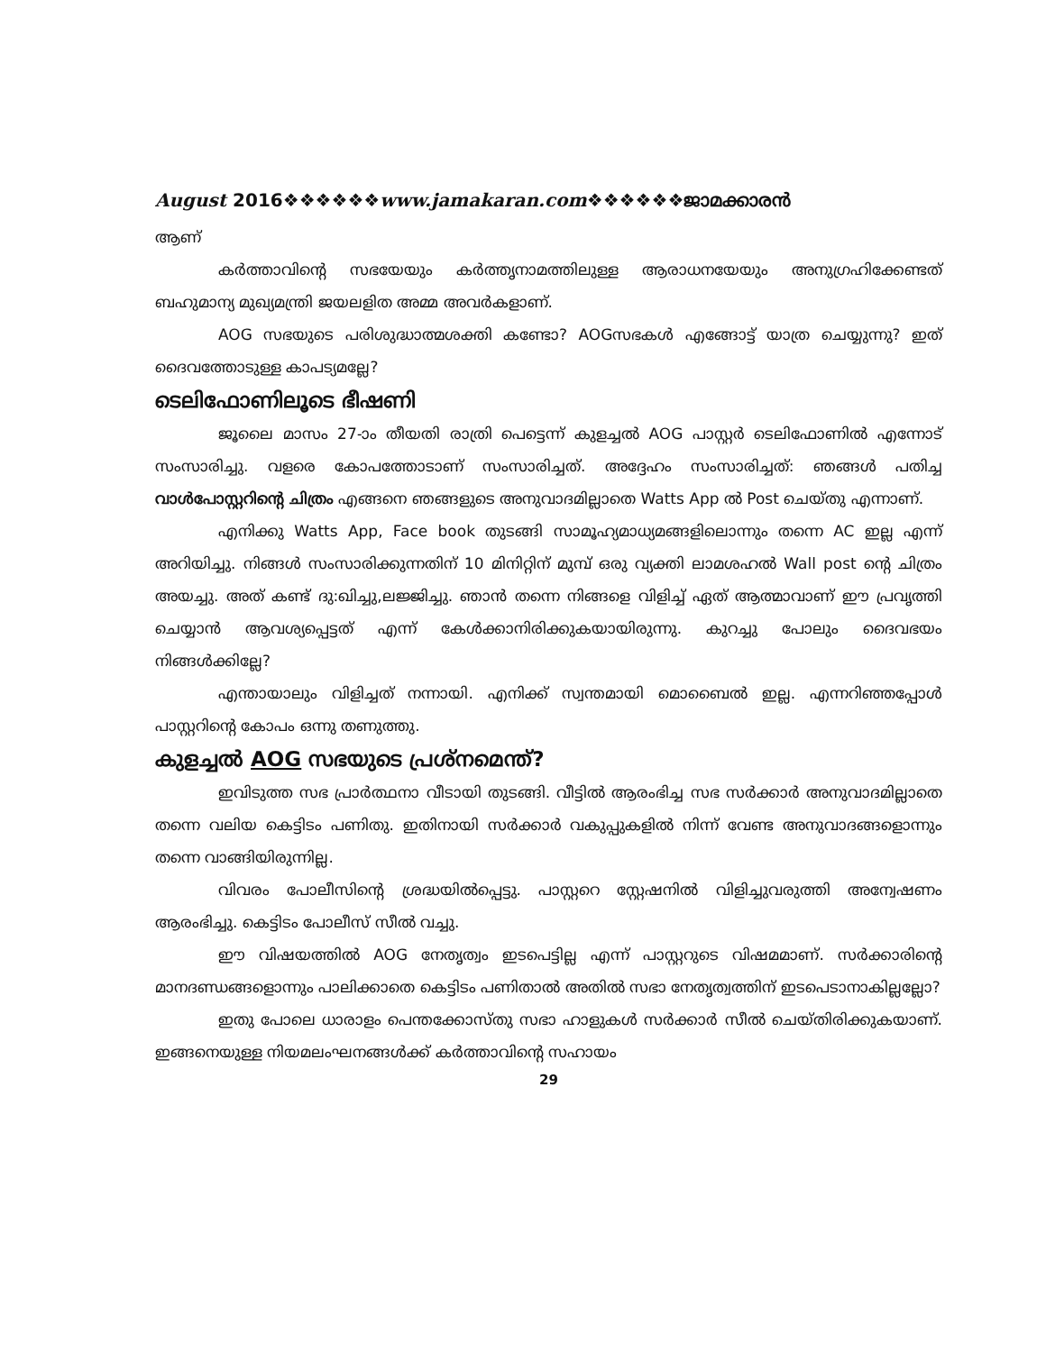August 2016❖❖❖❖❖❖www.jamakaran.com❖❖❖❖❖❖ജാമക്കാരൻ
ആണ്
കർത്താവിന്റെ സഭയേയും കർത്തൃനാമത്തിലുള്ള ആരാധനയേയും അനുഗ്രഹിക്കേണ്ടത് ബഹുമാന്യ മുഖ്യമന്ത്രി ജയലളിത അമ്മ അവർകളാണ്.
AOG സഭയുടെ പരിശുദ്ധാത്മശക്തി കണ്ടോ? AOGസഭകൾ എങ്ങോട്ട് യാത്ര ചെയ്യുന്നു? ഇത് ദൈവത്തോടുള്ള കാപട്യമല്ലേ?
ടെലിഫോണിലൂടെ ഭീഷണി
ജൂലൈ മാസം 27-ാം തീയതി രാത്രി പെട്ടെന്ന് കുളച്ചൽ AOG പാസ്റ്റർ ടെലിഫോണിൽ എന്നോട് സംസാരിച്ചു. വളരെ കോപത്തോടാണ് സംസാരിച്ചത്. അദ്ദേഹം സംസാരിച്ചത്: ഞങ്ങൾ പതിച്ച വാൾപോസ്റ്ററിന്റെ ചിത്രം എങ്ങനെ ഞങ്ങളുടെ അനുവാദമില്ലാതെ Watts App ൽ Post ചെയ്തു എന്നാണ്.
എനിക്കു Watts App, Face book തുടങ്ങി സാമൂഹ്യമാധ്യമങ്ങളിലൊന്നും തന്നെ AC ഇല്ല എന്ന് അറിയിച്ചു. നിങ്ങൾ സംസാരിക്കുന്നതിന് 10 മിനിറ്റിന് മുമ്പ് ഒരു വ്യക്തി ലാമശഹൽ Wall post ന്റെ ചിത്രം അയച്ചു. അത് കണ്ട് ദു:ഖിച്ചു,ലജ്ജിച്ചു. ഞാൻ തന്നെ നിങ്ങളെ വിളിച്ച് ഏത് ആത്മാവാണ് ഈ പ്രവൃത്തി ചെയ്യാൻ ആവശ്യപ്പെട്ടത് എന്ന് കേൾക്കാനിരിക്കുകയായിരുന്നു. കുറച്ചു പോലും ദൈവഭയം നിങ്ങൾക്കില്ലേ?
എന്തായാലും വിളിച്ചത് നന്നായി. എനിക്ക് സ്വന്തമായി മൊബൈൽ ഇല്ല. എന്നറിഞ്ഞപ്പോൾ പാസ്റ്ററിന്റെ കോപം ഒന്നു തണുത്തു.
കുളച്ചൽ AOG സഭയുടെ പ്രശ്നമെന്ത്?
ഇവിടുത്ത സഭ പ്രാർത്ഥനാ വീടായി തുടങ്ങി. വീട്ടിൽ ആരംഭിച്ച സഭ സർക്കാർ അനുവാദമില്ലാതെ തന്നെ വലിയ കെട്ടിടം പണിതു. ഇതിനായി സർക്കാർ വകുപ്പുകളിൽ നിന്ന് വേണ്ട അനുവാദങ്ങളൊന്നും തന്നെ വാങ്ങിയിരുന്നില്ല.
വിവരം പോലീസിന്റെ ശ്രദ്ധയിൽപ്പെട്ടു. പാസ്റ്ററെ സ്റ്റേഷനിൽ വിളിച്ചുവരുത്തി അന്വേഷണം ആരംഭിച്ചു. കെട്ടിടം പോലീസ് സീൽ വച്ചു.
ഈ വിഷയത്തിൽ AOG നേതൃത്വം ഇടപെട്ടില്ല എന്ന് പാസ്റ്ററുടെ വിഷമമാണ്. സർക്കാരിന്റെ മാനദണ്ഡങ്ങളൊന്നും പാലിക്കാതെ കെട്ടിടം പണിതാൽ അതിൽ സഭാ നേതൃത്വത്തിന് ഇടപെടാനാകില്ലല്ലോ?
ഇതു പോലെ ധാരാളം പെന്തക്കോസ്തു സഭാ ഹാളുകൾ സർക്കാർ സീൽ ചെയ്തിരിക്കുകയാണ്. ഇങ്ങനെയുള്ള നിയമലംഘനങ്ങൾക്ക് കർത്താവിന്റെ സഹായം
29